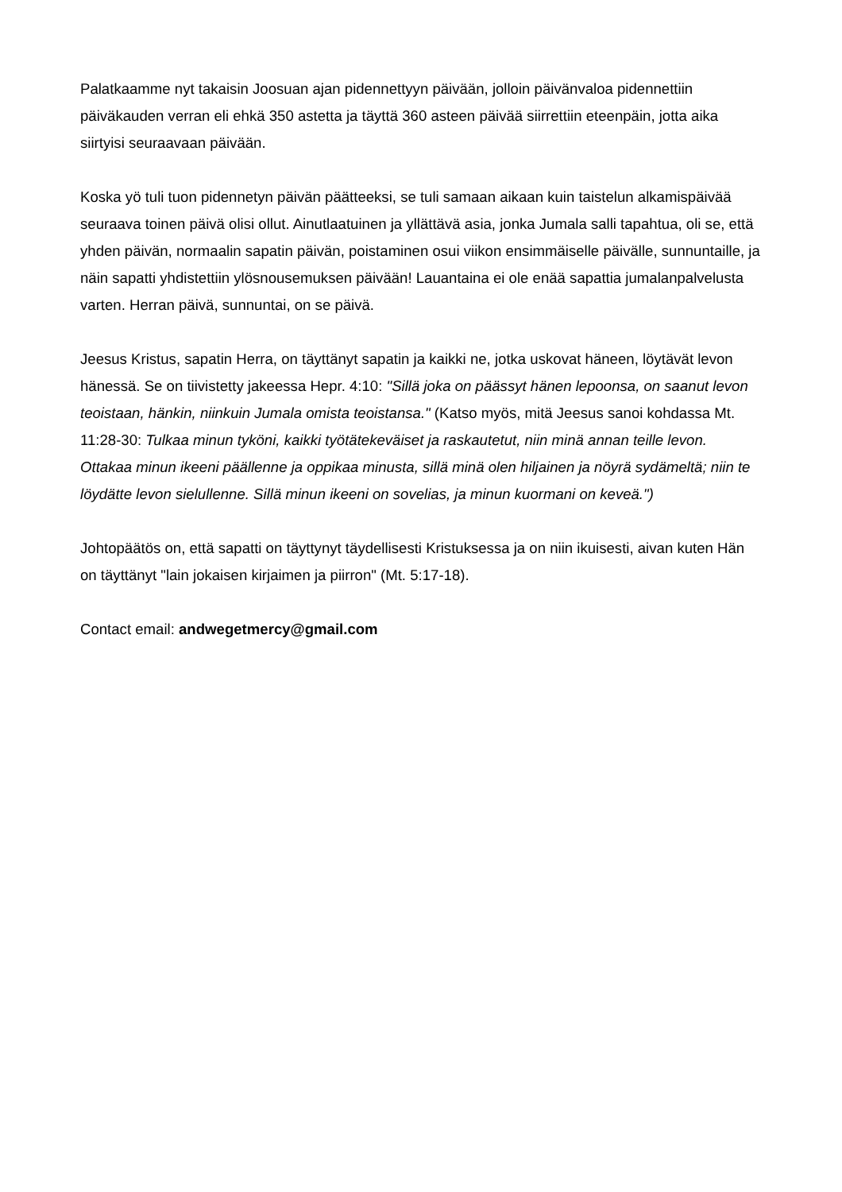Palatkaamme nyt takaisin Joosuan ajan pidennettyyn päivään, jolloin päivänvaloa pidennettiin päiväkauden verran eli ehkä 350 astetta ja täyttä 360 asteen päivää siirrettiin eteenpäin, jotta aika siirtyisi seuraavaan päivään.
Koska yö tuli tuon pidennetyn päivän päätteeksi, se tuli samaan aikaan kuin taistelun alkamispäivää seuraava toinen päivä olisi ollut. Ainutlaatuinen ja yllättävä asia, jonka Jumala salli tapahtua, oli se, että yhden päivän, normaalin sapatin päivän, poistaminen osui viikon ensimmäiselle päivälle, sunnuntaille, ja näin sapatti yhdistettiin ylösnousemuksen päivään! Lauantaina ei ole enää sapattia jumalanpalvelusta varten. Herran päivä, sunnuntai, on se päivä.
Jeesus Kristus, sapatin Herra, on täyttänyt sapatin ja kaikki ne, jotka uskovat häneen, löytävät levon hänessä. Se on tiivistetty jakeessa Hepr. 4:10: "Sillä joka on päässyt hänen lepoonsa, on saanut levon teoistaan, hänkin, niinkuin Jumala omista teoistansa." (Katso myös, mitä Jeesus sanoi kohdassa Mt. 11:28-30: Tulkaa minun tyköni, kaikki työtätekeväiset ja raskautetut, niin minä annan teille levon. Ottakaa minun ikeeni päällenne ja oppikaa minusta, sillä minä olen hiljainen ja nöyrä sydämeltä; niin te löydätte levon sielullenne. Sillä minun ikeeni on sovelias, ja minun kuormani on keveä.")
Johtopäätös on, että sapatti on täyttynyt täydellisesti Kristuksessa ja on niin ikuisesti, aivan kuten Hän on täyttänyt "lain jokaisen kirjaimen ja piirron" (Mt. 5:17-18).
Contact email: andwegetmercy@gmail.com